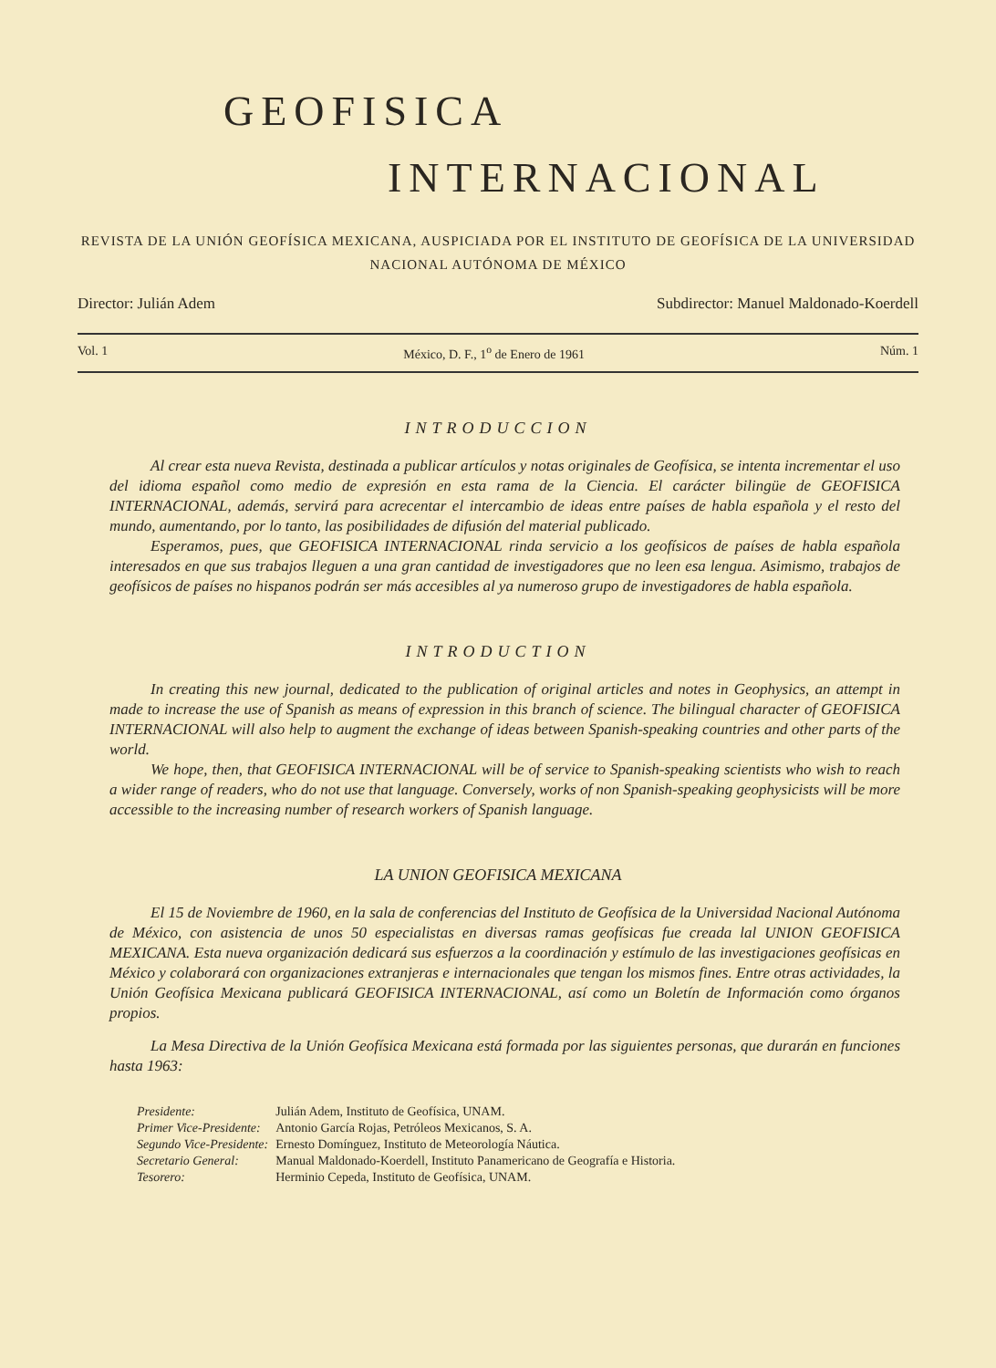GEOFISICA
INTERNACIONAL
REVISTA DE LA UNIÓN GEOFÍSICA MEXICANA, AUSPICIADA POR EL INSTITUTO DE GEOFÍSICA DE LA UNIVERSIDAD
NACIONAL AUTÓNOMA DE MÉXICO
Director: Julián Adem Subdirector: Manuel Maldonado-Koerdell
Vol. 1 México, D. F., 1<sup>o</sup> de Enero de 1961 Núm. 1
INTRODUCCION
Al crear esta nueva Revista, destinada a publicar artículos y notas originales de Geofísica, se intenta incrementar el uso del idioma español como medio de expresión en esta rama de la Ciencia. El carácter bilingüe de GEOFISICA INTERNACIONAL, además, servirá para acrecentar el intercambio de ideas entre países de habla española y el resto del mundo, aumentando, por lo tanto, las posibilidades de difusión del material publicado.
Esperamos, pues, que GEOFISICA INTERNACIONAL rinda servicio a los geofísicos de países de habla española interesados en que sus trabajos lleguen a una gran cantidad de investigadores que no leen esa lengua. Asimismo, trabajos de geofísicos de países no hispanos podrán ser más accesibles al ya numeroso grupo de investigadores de habla española.
INTRODUCTION
In creating this new journal, dedicated to the publication of original articles and notes in Geophysics, an attempt in made to increase the use of Spanish as means of expression in this branch of science. The bilingual character of GEOFISICA INTERNACIONAL will also help to augment the exchange of ideas between Spanish-speaking countries and other parts of the world.
We hope, then, that GEOFISICA INTERNACIONAL will be of service to Spanish-speaking scientists who wish to reach a wider range of readers, who do not use that language. Conversely, works of non Spanish-speaking geophysicists will be more accessible to the increasing number of research workers of Spanish language.
LA UNION GEOFISICA MEXICANA
El 15 de Noviembre de 1960, en la sala de conferencias del Instituto de Geofísica de la Universidad Nacional Autónoma de México, con asistencia de unos 50 especialistas en diversas ramas geofísicas fue creada lal UNION GEOFISICA MEXICANA. Esta nueva organización dedicará sus esfuerzos a la coordinación y estímulo de las investigaciones geofísicas en México y colaborará con organizaciones extranjeras e internacionales que tengan los mismos fines. Entre otras actividades, la Unión Geofísica Mexicana publicará GEOFISICA INTERNACIONAL, así como un Boletín de Información como órganos propios.
La Mesa Directiva de la Unión Geofísica Mexicana está formada por las siguientes personas, que durarán en funciones hasta 1963:
| Presidente: | Julián Adem, Instituto de Geofísica, UNAM. |
| Primer Vice-Presidente: | Antonio García Rojas, Petróleos Mexicanos, S. A. |
| Segundo Vice-Presidente: | Ernesto Domínguez, Instituto de Meteorología Náutica. |
| Secretario General: | Manual Maldonado-Koerdell, Instituto Panamericano de Geografía e Historia. |
| Tesorero: | Herminio Cepeda, Instituto de Geofísica, UNAM. |